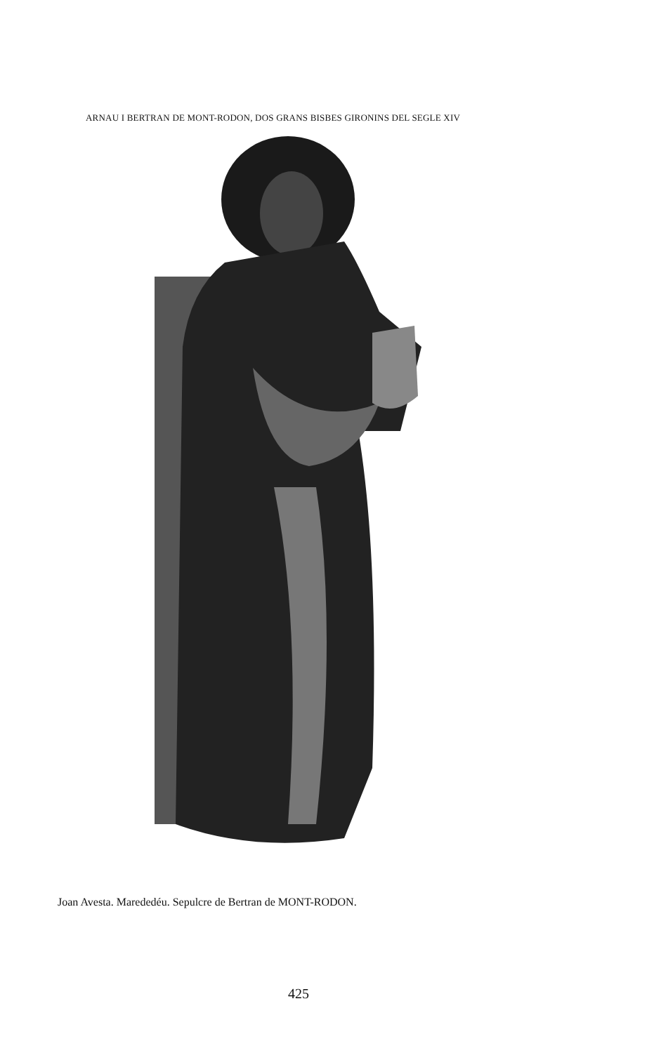ARNAU I BERTRAN DE MONT-RODON, DOS GRANS BISBES GIRONINS DEL SEGLE XIV
Joan Avesta. Marededéu. Sepulcre de Bertran de MONT-RODON.
425